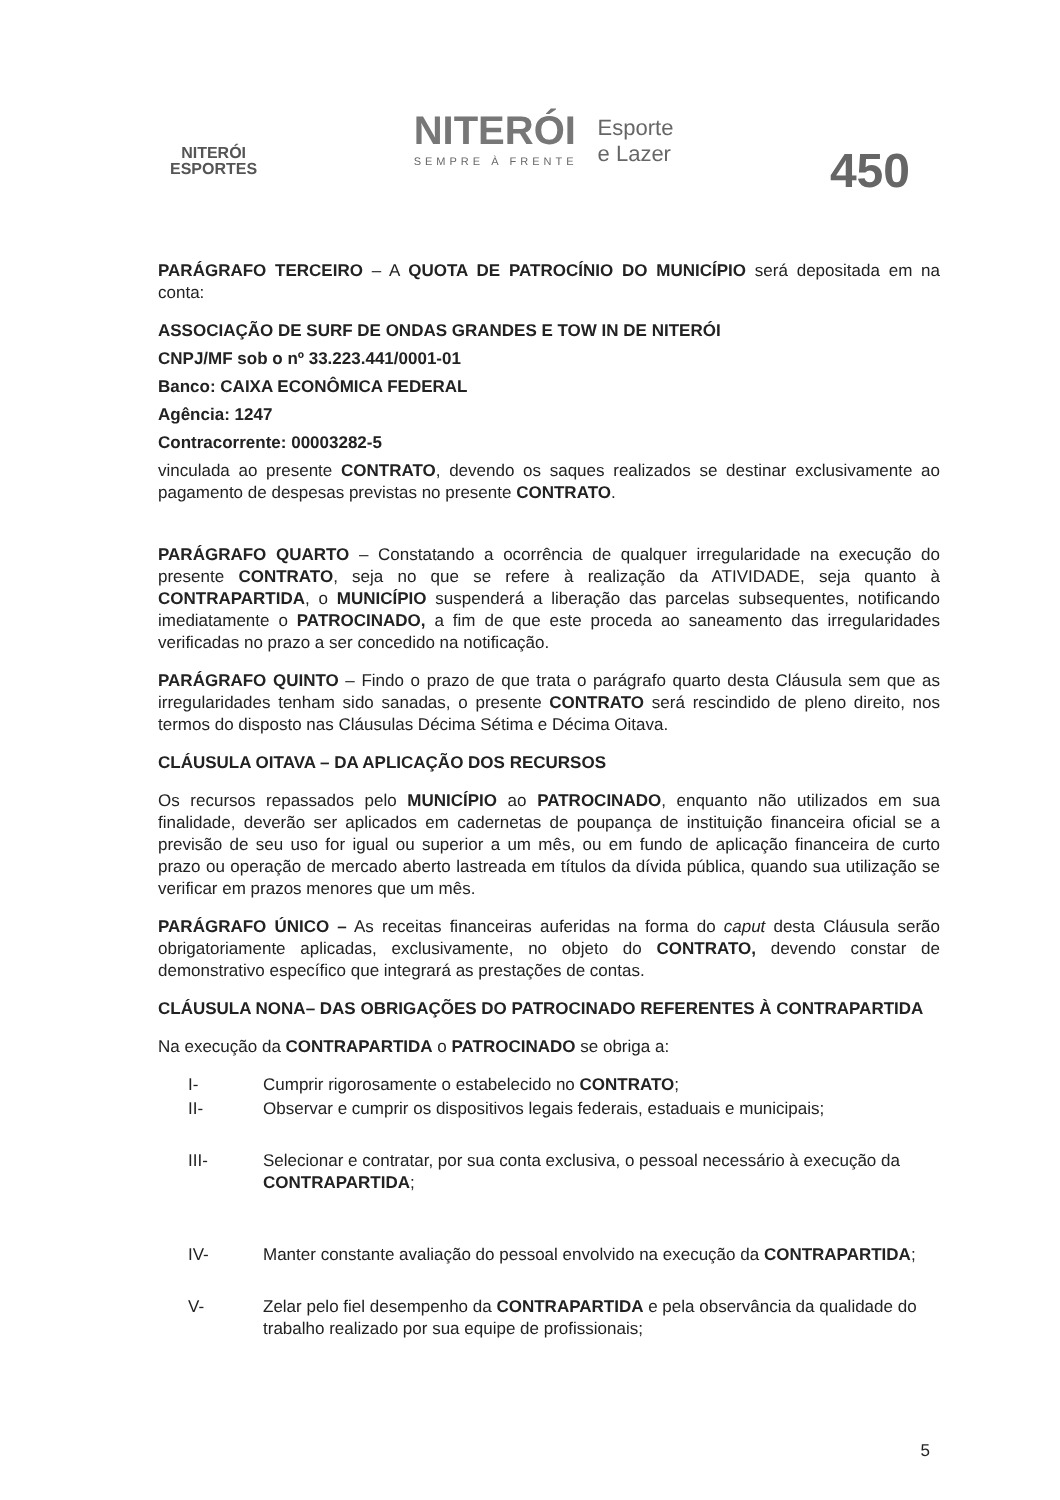NITERÓI
ESPORTES
NITERÓI
SEMPRE À FRENTE
Esporte
e Lazer
450
PARÁGRAFO TERCEIRO – A QUOTA DE PATROCÍNIO DO MUNICÍPIO será depositada em na conta:
ASSOCIAÇÃO DE SURF DE ONDAS GRANDES E TOW IN DE NITERÓI
CNPJ/MF sob o nº 33.223.441/0001-01
Banco: CAIXA ECONÔMICA FEDERAL
Agência: 1247
Contracorrente: 00003282-5
vinculada ao presente CONTRATO, devendo os saques realizados se destinar exclusivamente ao pagamento de despesas previstas no presente CONTRATO.
PARÁGRAFO QUARTO – Constatando a ocorrência de qualquer irregularidade na execução do presente CONTRATO, seja no que se refere à realização da ATIVIDADE, seja quanto à CONTRAPARTIDA, o MUNICÍPIO suspenderá a liberação das parcelas subsequentes, notificando imediatamente o PATROCINADO, a fim de que este proceda ao saneamento das irregularidades verificadas no prazo a ser concedido na notificação.
PARÁGRAFO QUINTO – Findo o prazo de que trata o parágrafo quarto desta Cláusula sem que as irregularidades tenham sido sanadas, o presente CONTRATO será rescindido de pleno direito, nos termos do disposto nas Cláusulas Décima Sétima e Décima Oitava.
CLÁUSULA OITAVA – DA APLICAÇÃO DOS RECURSOS
Os recursos repassados pelo MUNICÍPIO ao PATROCINADO, enquanto não utilizados em sua finalidade, deverão ser aplicados em cadernetas de poupança de instituição financeira oficial se a previsão de seu uso for igual ou superior a um mês, ou em fundo de aplicação financeira de curto prazo ou operação de mercado aberto lastreada em títulos da dívida pública, quando sua utilização se verificar em prazos menores que um mês.
PARÁGRAFO ÚNICO – As receitas financeiras auferidas na forma do caput desta Cláusula serão obrigatoriamente aplicadas, exclusivamente, no objeto do CONTRATO, devendo constar de demonstrativo específico que integrará as prestações de contas.
CLÁUSULA NONA– DAS OBRIGAÇÕES DO PATROCINADO REFERENTES À CONTRAPARTIDA
Na execução da CONTRAPARTIDA o PATROCINADO se obriga a:
I- Cumprir rigorosamente o estabelecido no CONTRATO;
II- Observar e cumprir os dispositivos legais federais, estaduais e municipais;
III- Selecionar e contratar, por sua conta exclusiva, o pessoal necessário à execução da CONTRAPARTIDA;
IV- Manter constante avaliação do pessoal envolvido na execução da CONTRAPARTIDA;
V- Zelar pelo fiel desempenho da CONTRAPARTIDA e pela observância da qualidade do trabalho realizado por sua equipe de profissionais;
5